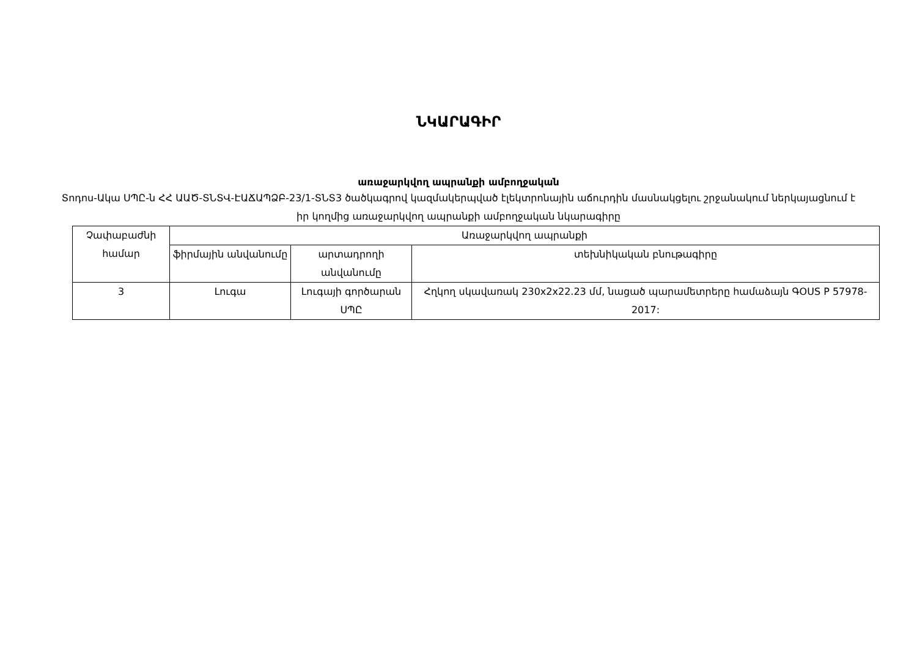ՆԿԱՐԱԳԻՐ
առաջարկվող ապրանքի ամբողջական
Տոդոս-Ակա ՍՊԸ-ն ՀՀ ԱԱԾ-ՏՆՏՎ-ԷԱՃԱՊՁԲ-23/1-ՏՆՏ3 ծածկագրով կազմակերպված էլեկտրոնային աճուրդին մասնակցելու շրջանակում ներկայացնում է իր կողմից առաջարկվող ապրանքի ամբողջական նկարագիրը
| Չափաբաժնի համար | Առաջարկվող ապրանքի | | |
| --- | --- | --- | --- |
| | ֆիրմային անվանումը | արտադրողի անվանումը | տեխնիկական բնութագիրը |
| 3 | Լուգա | Լուգայի գործարան ՍՊԸ | Հղկող սկավառակ 230x2x22.23 մմ, նացած պարամետրերը համաձայն ԳOUS P 57978-2017: |